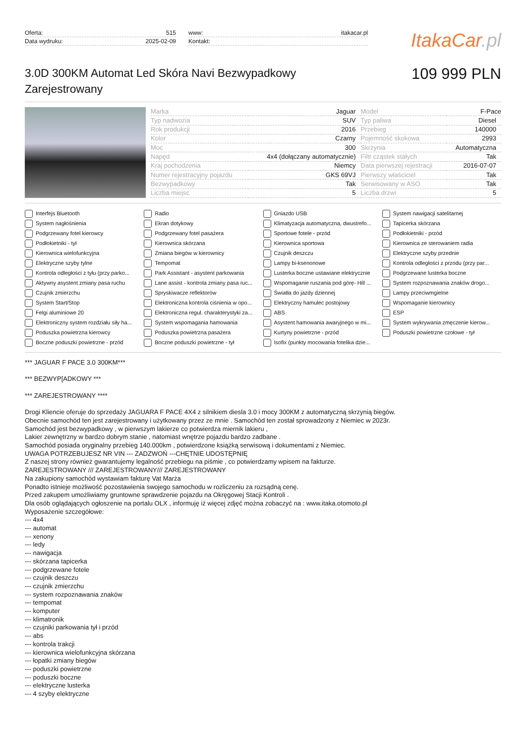Oferta: 515
Data wydruku: 2025-02-09
www: itakacar.pl
Kontakt:
ItakaCar.pl
3.0D 300KM Automat Led Skóra Navi Bezwypadkowy Zarejestrowany
109 999 PLN
| Marka | Jaguar | Model | F-Pace |
| Typ nadwozia | SUV | Typ paliwa | Diesel |
| Rok produkcji | 2016 | Przebieg | 140000 |
| Kolor | Czarny | Pojemność skokowa | 2993 |
| Moc | 300 | Skrzynia | Automatyczna |
| Napęd | 4x4 (dołączany automatycznie) | Filtr cząstek stałych | Tak |
| Kraj pochodzenia | Niemcy | Data pierwszej rejestracji | 2016-07-07 |
| Numer rejestracyjny pojazdu | GKS 69VJ | Pierwszy właściciel | Tak |
| Bezwypadkowy | Tak | Serwisowany w ASO | Tak |
| Liczba miejsc | 5 | Liczba drzwi | 5 |
Interfejs Bluetooth
Radio
Gniazdo USB
System nawigacji satelitarnej
System nagłośnienia
Ekran dotykowy
Klimatyzacja automatyczna, dwustrefo...
Tapicerka skórzana
Podgrzewany fotel kierowcy
Podgrzewany fotel pasażera
Sportowe fotele - przód
Podłokietniki - przód
Podłokietniki - tył
Kierownica skórzana
Kierownica sportowa
Kierownica ze sterowaniem radia
Kierownica wielofunkcyjna
Zmiana biegów w kierownicy
Czujnik deszczu
Elektryczne szyby przednie
Elektryczne szyby tylne
Tempomat
Lampy bi-ksenonowe
Kontrola odległości z przodu (przy par...
Kontrola odległości z tyłu (przy parko...
Park Assistant - asystent parkowania
Lusterka boczne ustawiane elektrycznie
Podgrzewane lusterka boczne
Aktywny asystent zmiany pasa ruchu
Lane assist - kontrola zmiany pasa ruc...
Wspomaganie ruszania pod górę- Hill ...
System rozpoznawania znaków drogo...
Czujnik zmierzchu
Spryskiwacze reflektorów
Światła do jazdy dziennej
Lampy przeciwmgielne
System Start/Stop
Elektroniczna kontrola ciśnienia w opo...
Elektryczny hamulec postojowy
Wspomaganie kierownicy
Felgi aluminiowe 20
Elektroniczna regul. charakterystyki za...
ABS
ESP
Elektroniczny system rozdziału siły ha...
System wspomagania hamowania
Asystent hamowania awaryjnego w mi...
System wykrywania zmęczenie kierow...
Poduszka powietrzna kierowcy
Poduszka powietrzna pasażera
Kurtyny powietrzne - przód
Poduszki powietrzne czołowe - tył
Boczne poduszki powietrzne - przód
Boczne poduszki powietrzne - tył
Isofix (punkty mocowania fotelika dzie...
*** JAGUAR F PACE 3.0 300KM***
*** BEZWYP[ADKOWY ***
*** ZAREJESTROWANY ****
Drogi Kliencie oferuje do sprzedaży JAGUARA F PACE 4X4 z silnikiem diesla 3.0 i mocy 300KM z automatyczną skrzynią biegów.
Obecnie samochód ten jest zarejestrowany i użytkowany przez ze mnie . Samochód ten został sprowadzony z Niemiec w 2023r.
Samochód jest bezwypadkowy , w pierwszym lakierze co potwierdza miernik lakieru ,
Lakier zewnętrzny w bardzo dobrym stanie , natomiast wnętrze pojazdu bardzo zadbane .
Samochód posiada oryginalny przebieg 140.000km , potwierdzone książką serwisową i dokumentami z Niemiec.
UWAGA POTRZEBUJESZ NR VIN --- ZADZWOŃ ---CHĘTNIE UDOSTĘPNIĘ
Z naszej strony również gwarantujemy legalność przebiegu na piśmie , co potwierdzamy wpisem na fakturze.
ZAREJESTROWANY /// ZAREJESTROWANY/// ZAREJESTROWANY
Na zakupiony samochód wystawiam fakturę Vat Marża
Ponadto istnieje możliwość pozostawienia swojego samochodu w rozliczeniu za rozsądną cenę.
Przed zakupem umożliwiamy gruntowne sprawdzenie pojazdu na Okręgowej Stacji Kontroli .
Dla osób oglądających ogłoszenie na portalu OLX , informuję iż więcej zdjęć można zobaczyć na : www.itaka.otomoto.pl
Wyposażenie szczegółowe:
--- 4x4
--- automat
--- xenony
--- ledy
--- nawigacja
--- skórzana tapicerka
--- podgrzewane fotele
--- czujnik deszczu
--- czujnik zmierzchu
--- system rozpoznawania znaków
--- tempomat
--- komputer
--- klimatronik
--- czujniki parkowania tył i przód
--- abs
--- kontrola trakcji
--- kierownica wielofunkcyjna skórzana
--- łopatki zmiany biegów
--- poduszki powietrzne
--- poduszki boczne
--- elektryczne lusterka
--- 4 szyby elektryczne